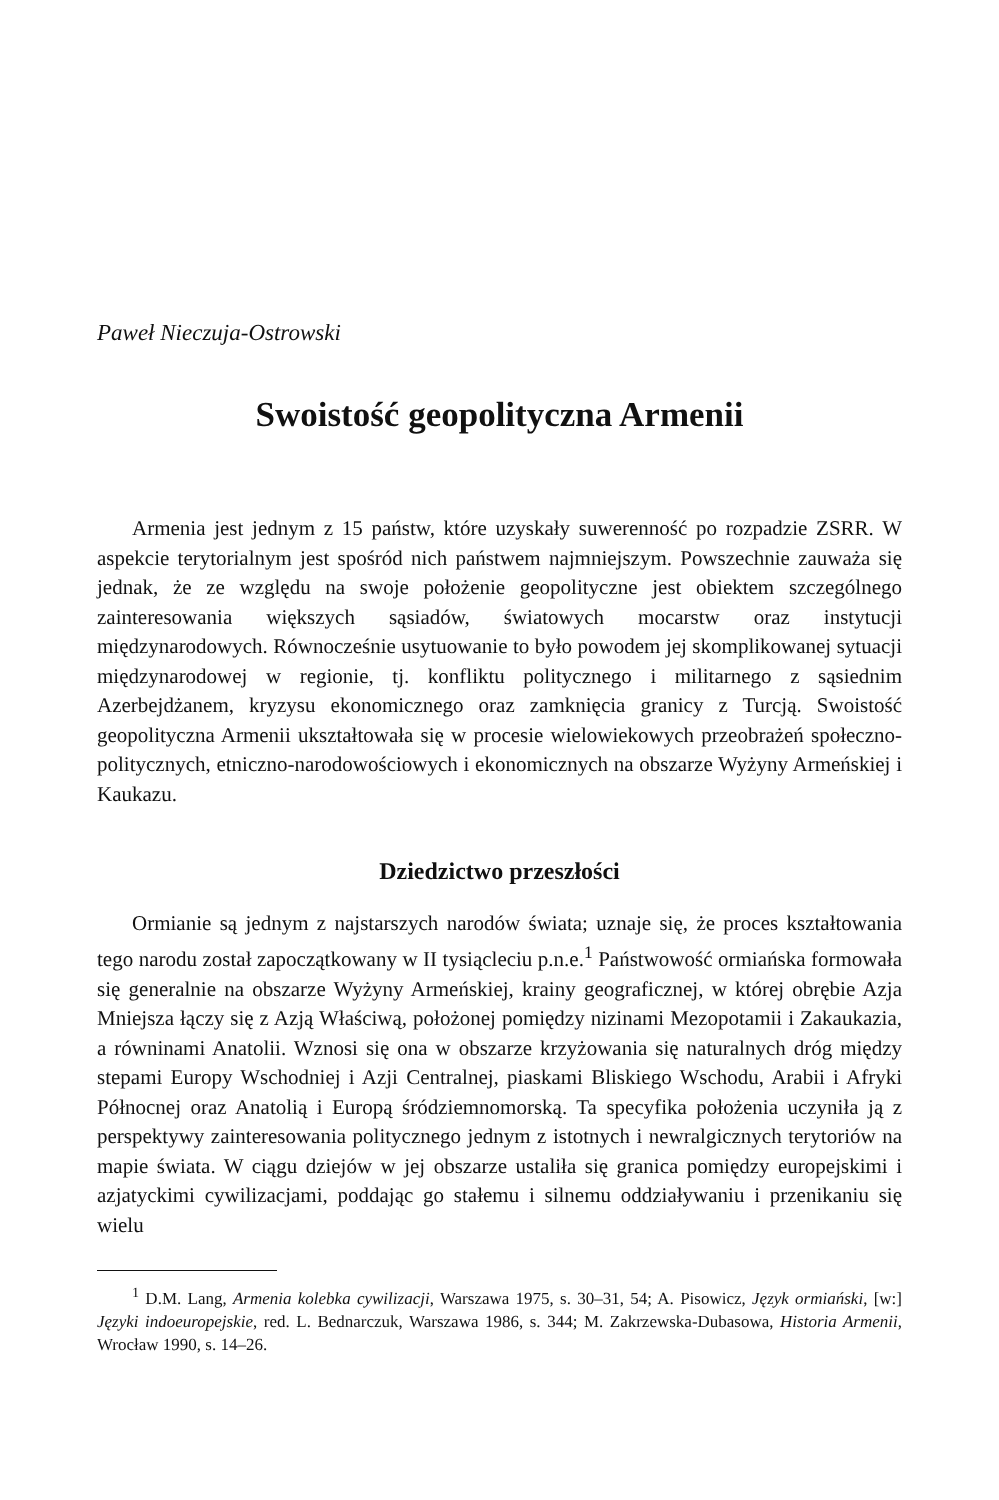Paweł Nieczuja-Ostrowski
Swoistość geopolityczna Armenii
Armenia jest jednym z 15 państw, które uzyskały suwerenność po rozpadzie ZSRR. W aspekcie terytorialnym jest spośród nich państwem najmniejszym. Powszechnie zauważa się jednak, że ze względu na swoje położenie geopolityczne jest obiektem szczególnego zainteresowania większych sąsiadów, światowych mocarstw oraz instytucji międzynarodowych. Równocześnie usytuowanie to było powodem jej skomplikowanej sytuacji międzynarodowej w regionie, tj. konfliktu politycznego i militarnego z sąsiednim Azerbejdżanem, kryzysu ekonomicznego oraz zamknięcia granicy z Turcją. Swoistość geopolityczna Armenii ukształtowała się w procesie wielowiekowych przeobrażeń społeczno-politycznych, etniczno-narodowościowych i ekonomicznych na obszarze Wyżyny Armeńskiej i Kaukazu.
Dziedzictwo przeszłości
Ormianie są jednym z najstarszych narodów świata; uznaje się, że proces kształtowania tego narodu został zapoczątkowany w II tysiącleciu p.n.e.<sup>1</sup> Państwowość ormiańska formowała się generalnie na obszarze Wyżyny Armeńskiej, krainy geograficznej, w której obrębie Azja Mniejsza łączy się z Azją Właściwą, położonej pomiędzy nizinami Mezopotamii i Zakaukazia, a równinami Anatolii. Wznosi się ona w obszarze krzyżowania się naturalnych dróg między stepami Europy Wschodniej i Azji Centralnej, piaskami Bliskiego Wschodu, Arabii i Afryki Północnej oraz Anatolią i Europą śródziemnomorską. Ta specyfika położenia uczyniła ją z perspektywy zainteresowania politycznego jednym z istotnych i newralgicznych terytoriów na mapie świata. W ciągu dziejów w jej obszarze ustaliła się granica pomiędzy europejskimi i azjatyckimi cywilizacjami, poddając go stałemu i silnemu oddziaływaniu i przenikaniu się wielu
<sup>1</sup> D.M. Lang, Armenia kolebka cywilizacji, Warszawa 1975, s. 30–31, 54; A. Pisowicz, Język ormiański, [w:] Języki indoeuropejskie, red. L. Bednarczuk, Warszawa 1986, s. 344; M. Zakrzewska-Dubasowa, Historia Armenii, Wrocław 1990, s. 14–26.